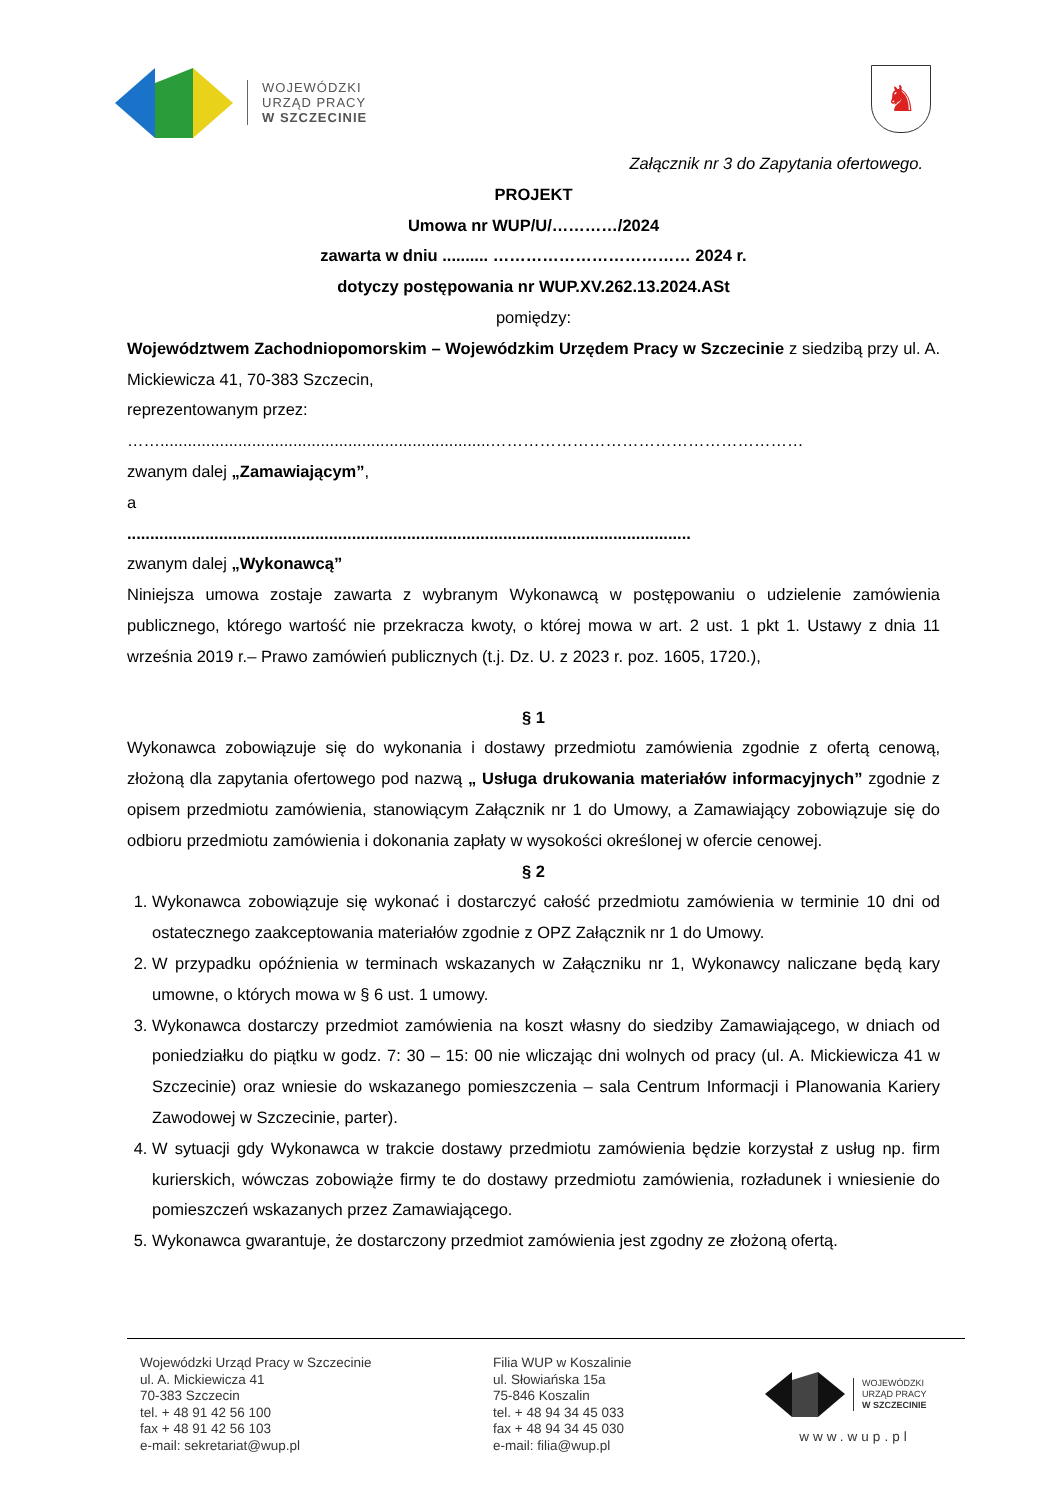WOJEWÓDZKI
URZĄD PRACY
W SZCZECINIE
♞
Załącznik nr 3 do Zapytania ofertowego.
PROJEKT
Umowa nr WUP/U/…………/2024
zawarta w dniu .......... ……………………………… 2024 r.
dotyczy postępowania nr WUP.XV.262.13.2024.ASt
pomiędzy:
Województwem Zachodniopomorskim – Wojewódzkim Urzędem Pracy w Szczecinie z siedzibą przy ul. A. Mickiewicza 41, 70-383 Szczecin,
reprezentowanym przez:
……........................................................................…………………………………………………
zwanym dalej „Zamawiającym”,
a
...........................................................................................................................
zwanym dalej „Wykonawcą”
Niniejsza umowa zostaje zawarta z wybranym Wykonawcą w postępowaniu o udzielenie zamówienia publicznego, którego wartość nie przekracza kwoty, o której mowa w art. 2 ust. 1 pkt 1. Ustawy z dnia 11 września 2019 r.– Prawo zamówień publicznych (t.j. Dz. U. z 2023 r. poz. 1605, 1720.),
§ 1
Wykonawca zobowiązuje się do wykonania i dostawy przedmiotu zamówienia zgodnie z ofertą cenową, złożoną dla zapytania ofertowego pod nazwą „ Usługa drukowania materiałów informacyjnych” zgodnie z opisem przedmiotu zamówienia, stanowiącym Załącznik nr 1 do Umowy, a Zamawiający zobowiązuje się do odbioru przedmiotu zamówienia i dokonania zapłaty w wysokości określonej w ofercie cenowej.
§ 2
1. Wykonawca zobowiązuje się wykonać i dostarczyć całość przedmiotu zamówienia w terminie 10 dni od ostatecznego zaakceptowania materiałów zgodnie z OPZ Załącznik nr 1 do Umowy.
2. W przypadku opóźnienia w terminach wskazanych w Załączniku nr 1, Wykonawcy naliczane będą kary umowne, o których mowa w § 6 ust. 1 umowy.
3. Wykonawca dostarczy przedmiot zamówienia na koszt własny do siedziby Zamawiającego, w dniach od poniedziałku do piątku w godz. 7: 30 – 15: 00 nie wliczając dni wolnych od pracy (ul. A. Mickiewicza 41 w Szczecinie) oraz wniesie do wskazanego pomieszczenia – sala Centrum Informacji i Planowania Kariery Zawodowej w Szczecinie, parter).
4. W sytuacji gdy Wykonawca w trakcie dostawy przedmiotu zamówienia będzie korzystał z usług np. firm kurierskich, wówczas zobowiąże firmy te do dostawy przedmiotu zamówienia, rozładunek i wniesienie do pomieszczeń wskazanych przez Zamawiającego.
5. Wykonawca gwarantuje, że dostarczony przedmiot zamówienia jest zgodny ze złożoną ofertą.
Wojewódzki Urząd Pracy w Szczecinie
ul. A. Mickiewicza 41
70-383 Szczecin
tel. + 48 91 42 56 100
fax + 48 91 42 56 103
e-mail: sekretariat@wup.pl
Filia WUP w Koszalinie
ul. Słowiańska 15a
75-846 Koszalin
tel. + 48 94 34 45 033
fax + 48 94 34 45 030
e-mail: filia@wup.pl
WOJEWÓDZKI
URZĄD PRACY
W SZCZECINIE
www.wup.pl